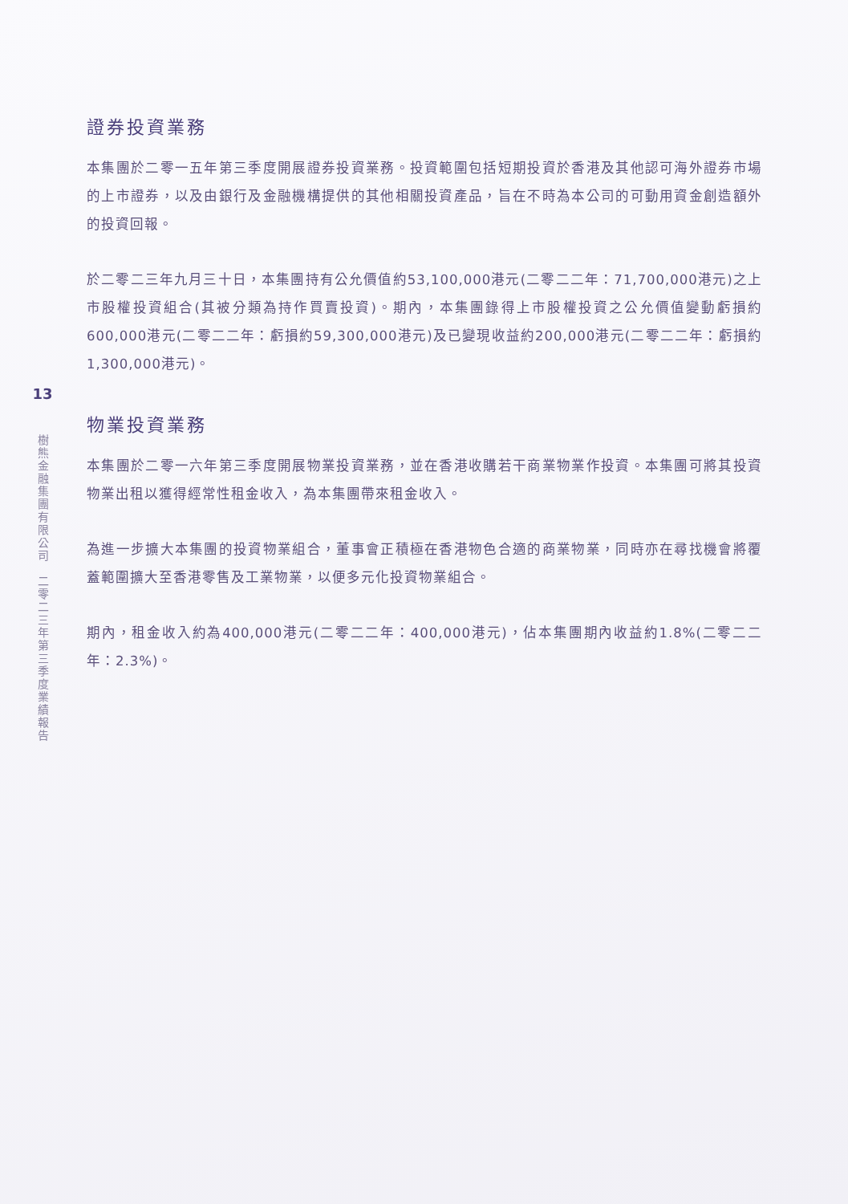13
樹熊金融集團有限公司　二零二三年第三季度業績報告
證券投資業務
本集團於二零一五年第三季度開展證券投資業務。投資範圍包括短期投資於香港及其他認可海外證券市場的上市證券，以及由銀行及金融機構提供的其他相關投資產品，旨在不時為本公司的可動用資金創造額外的投資回報。
於二零二三年九月三十日，本集團持有公允價值約53,100,000港元(二零二二年：71,700,000港元)之上市股權投資組合(其被分類為持作買賣投資)。期內，本集團錄得上市股權投資之公允價值變動虧損約600,000港元(二零二二年：虧損約59,300,000港元)及已變現收益約200,000港元(二零二二年：虧損約1,300,000港元)。
物業投資業務
本集團於二零一六年第三季度開展物業投資業務，並在香港收購若干商業物業作投資。本集團可將其投資物業出租以獲得經常性租金收入，為本集團帶來租金收入。
為進一步擴大本集團的投資物業組合，董事會正積極在香港物色合適的商業物業，同時亦在尋找機會將覆蓋範圍擴大至香港零售及工業物業，以便多元化投資物業組合。
期內，租金收入約為400,000港元(二零二二年：400,000港元)，佔本集團期內收益約1.8%(二零二二年：2.3%)。